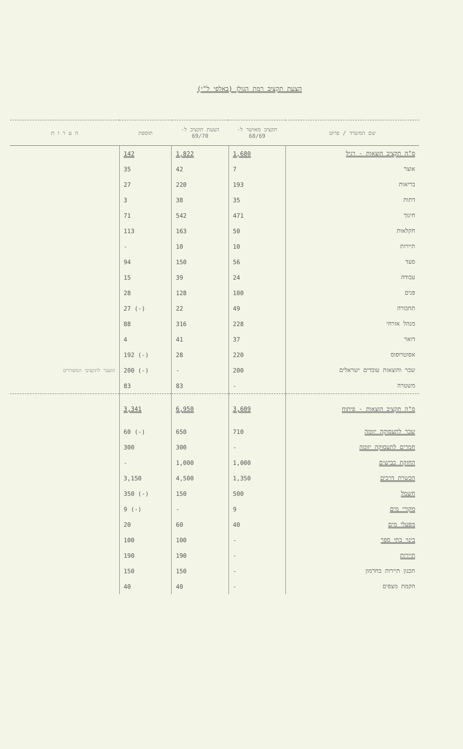הצעת תקציב רמת הגולן (באלפי ל"י)
| שם המשרד / פרוט | תקציב מאושר ל- 68/69 | הצעת תקציב ל- 69/70 | תוספת | ה ע ר ו ת |
| --- | --- | --- | --- | --- |
| ס"ה תקציב הוצאות - רגיל | 1,680 | 1,822 | 142 | |
| אוצר | 7 | 42 | 35 | |
| בריאות | 193 | 220 | 27 | |
| דתות | 35 | 38 | 3 | |
| חינוך | 471 | 542 | 71 | |
| חקלאות | 50 | 163 | 113 | |
| תיירות | 10 | 10 | - | |
| סעד | 56 | 150 | 94 | |
| עבודה | 24 | 39 | 15 | |
| פנים | 100 | 128 | 28 | |
| תחבורה | 49 | 22 | (-) 27 | |
| מנהל אזרחי | 228 | 316 | 88 | |
| דואר | 37 | 41 | 4 | |
| אפוטרופוס | 220 | 28 | (-) 192 | |
| שכר והוצאות עובדים ישראלים | 200 | - | (-) 200 | הועבר לתקציבי המשרדים |
| משטרה | - | 83 | 83 | |
| ס"ה תקציב הוצאות - פיתוח | 3,609 | 6,950 | 3,341 | |
| שכר לתעסוקה יזומה | 710 | 650 | (-) 60 | |
| חמרים לתעסוקה יזומה | - | 300 | 300 | |
| החזקת כבישים | 1,000 | 1,000 | - | |
| הכשרת דרכים | 1,350 | 4,500 | 3,150 | |
| חשמל | 500 | 150 | (-) 350 | |
| מקורי מים | 9 | - | (-) 9 | |
| מפעלי מים | 40 | 60 | 20 | |
| בינוי בתי ספר | - | 100 | 100 | |
| תיירות | - | 190 | 190 | |
| תכנון תיירות בחרמון | - | 150 | 150 | |
| הקמת מצפים | - | 40 | 40 | |